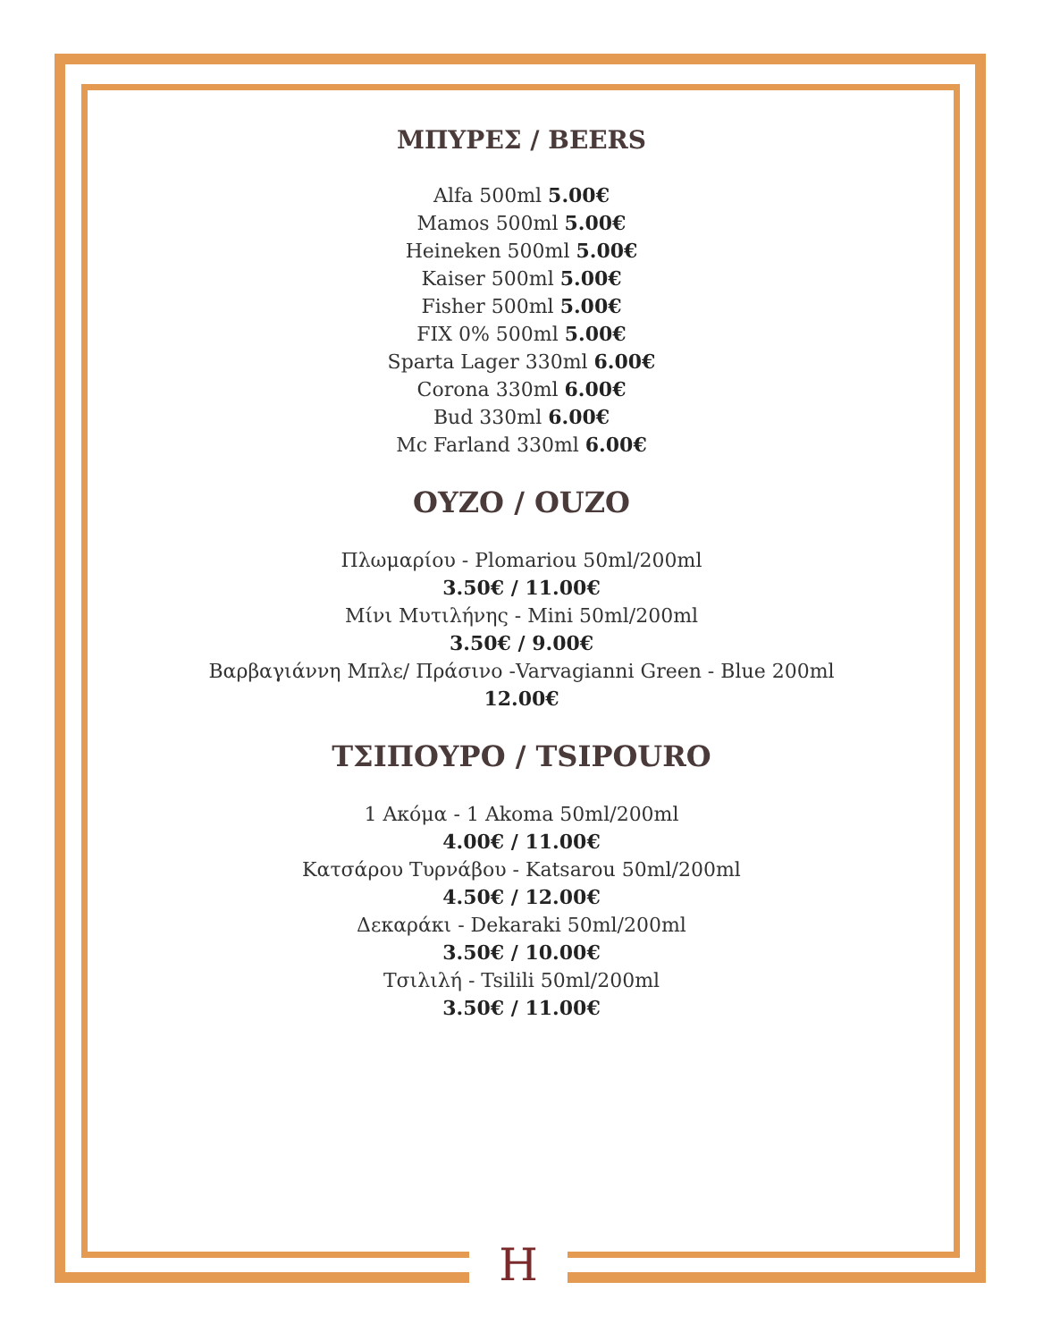ΜΠΥΡΕΣ / BEERS
Alfa 500ml 5.00€
Mamos 500ml 5.00€
Heineken 500ml 5.00€
Kaiser 500ml 5.00€
Fisher 500ml 5.00€
FIX 0% 500ml 5.00€
Sparta Lager 330ml 6.00€
Corona 330ml 6.00€
Bud 330ml 6.00€
Mc Farland 330ml 6.00€
ΟΥΖΟ / OUZO
Πλωμαρίου - Plomariou 50ml/200ml
3.50€ / 11.00€
Μίνι Μυτιλήνης - Mini 50ml/200ml
3.50€ / 9.00€
Βαρβαγιάννη Μπλε/ Πράσινο -Varvagianni Green - Blue 200ml
12.00€
ΤΣΙΠΟΥΡΟ / TSIPOURO
1 Ακόμα - 1 Akoma 50ml/200ml
4.00€ / 11.00€
Κατσάρου Τυρνάβου - Katsarou 50ml/200ml
4.50€ / 12.00€
Δεκαράκι - Dekaraki 50ml/200ml
3.50€ / 10.00€
Τσιλιλή - Tsilili 50ml/200ml
3.50€ / 11.00€
H